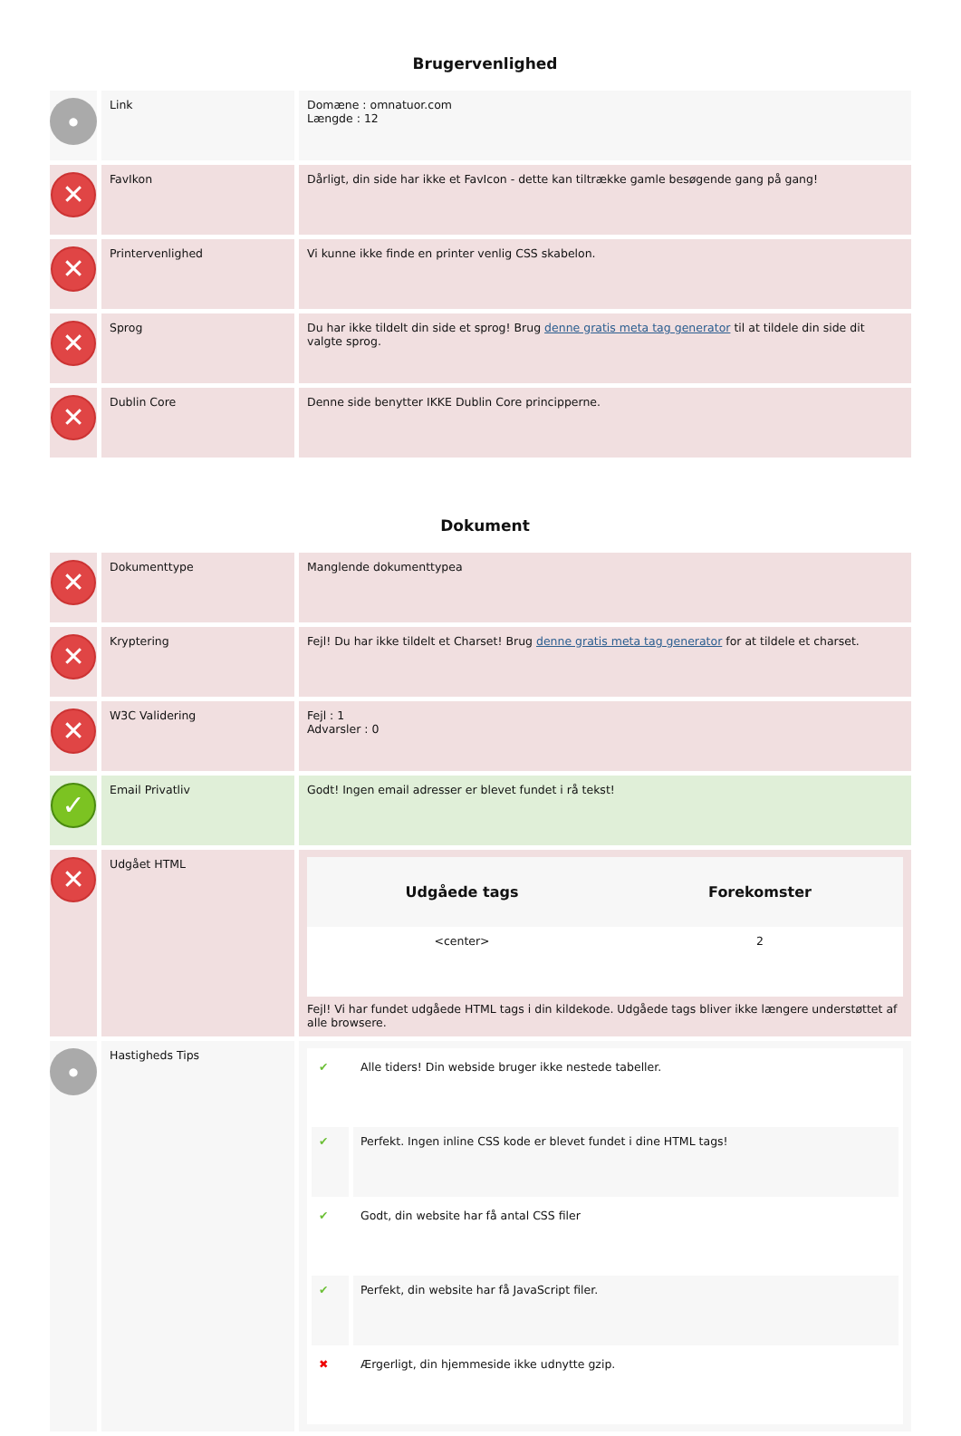Brugervenlighed
| ● | Link | Domæne : omnatuor.com Længde : 12 |
| ✕ | FavIkon | Dårligt, din side har ikke et FavIcon - dette kan tiltrække gamle besøgende gang på gang! |
| ✕ | Printervenlighed | Vi kunne ikke finde en printer venlig CSS skabelon. |
| ✕ | Sprog | Du har ikke tildelt din side et sprog! Brug denne gratis meta tag generator til at tildele din side dit valgte sprog. |
| ✕ | Dublin Core | Denne side benytter IKKE Dublin Core principperne. |
Dokument
| ✕ | Dokumenttype | Manglende dokumenttypea |
| ✕ | Kryptering | Fejl! Du har ikke tildelt et Charset! Brug denne gratis meta tag generator for at tildele et charset. |
| ✕ | W3C Validering | Fejl : 1 Advarsler : 0 |
| ✓ | Email Privatliv | Godt! Ingen email adresser er blevet fundet i rå tekst! |
| ✕ | Udgået HTML | / Udgåede tags / Forekomster / / --- / --- / / <center> / 2 / Fejl! Vi har fundet udgåede HTML tags i din kildekode. Udgåede tags bliver ikke længere understøttet af alle browsere. |
| ● | Hastigheds Tips | / ✔ / Alle tiders! Din webside bruger ikke nestede tabeller. / / ✔ / Perfekt. Ingen inline CSS kode er blevet fundet i dine HTML tags! / / ✔ / Godt, din website har få antal CSS filer / / ✔ / Perfekt, din website har få JavaScript filer. / / ✖ / Ærgerligt, din hjemmeside ikke udnytte gzip. / |